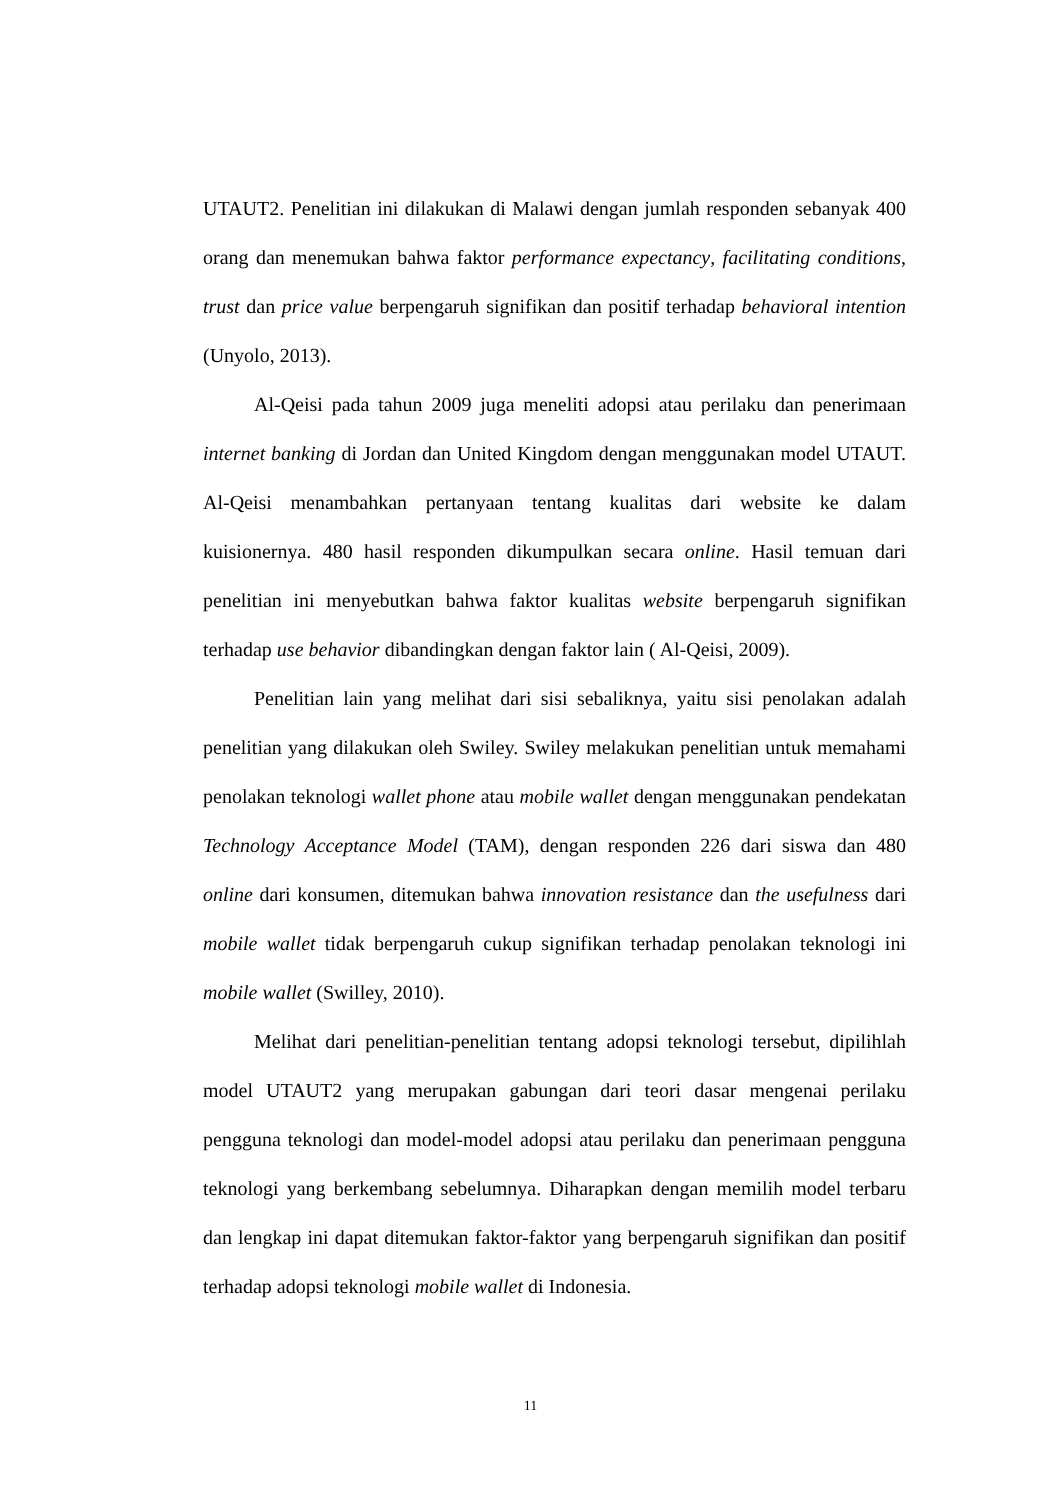UTAUT2. Penelitian ini dilakukan di Malawi dengan jumlah responden sebanyak 400 orang dan menemukan bahwa faktor performance expectancy, facilitating conditions, trust dan price value berpengaruh signifikan dan positif terhadap behavioral intention (Unyolo, 2013).
Al-Qeisi pada tahun 2009 juga meneliti adopsi atau perilaku dan penerimaan internet banking di Jordan dan United Kingdom dengan menggunakan model UTAUT. Al-Qeisi menambahkan pertanyaan tentang kualitas dari website ke dalam kuisionernya. 480 hasil responden dikumpulkan secara online. Hasil temuan dari penelitian ini menyebutkan bahwa faktor kualitas website berpengaruh signifikan terhadap use behavior dibandingkan dengan faktor lain ( Al-Qeisi, 2009).
Penelitian lain yang melihat dari sisi sebaliknya, yaitu sisi penolakan adalah penelitian yang dilakukan oleh Swiley. Swiley melakukan penelitian untuk memahami penolakan teknologi wallet phone atau mobile wallet dengan menggunakan pendekatan Technology Acceptance Model (TAM), dengan responden 226 dari siswa dan 480 online dari konsumen, ditemukan bahwa innovation resistance dan the usefulness dari mobile wallet tidak berpengaruh cukup signifikan terhadap penolakan teknologi ini mobile wallet (Swilley, 2010).
Melihat dari penelitian-penelitian tentang adopsi teknologi tersebut, dipilihlah model UTAUT2 yang merupakan gabungan dari teori dasar mengenai perilaku pengguna teknologi dan model-model adopsi atau perilaku dan penerimaan pengguna teknologi yang berkembang sebelumnya. Diharapkan dengan memilih model terbaru dan lengkap ini dapat ditemukan faktor-faktor yang berpengaruh signifikan dan positif terhadap adopsi teknologi mobile wallet di Indonesia.
11